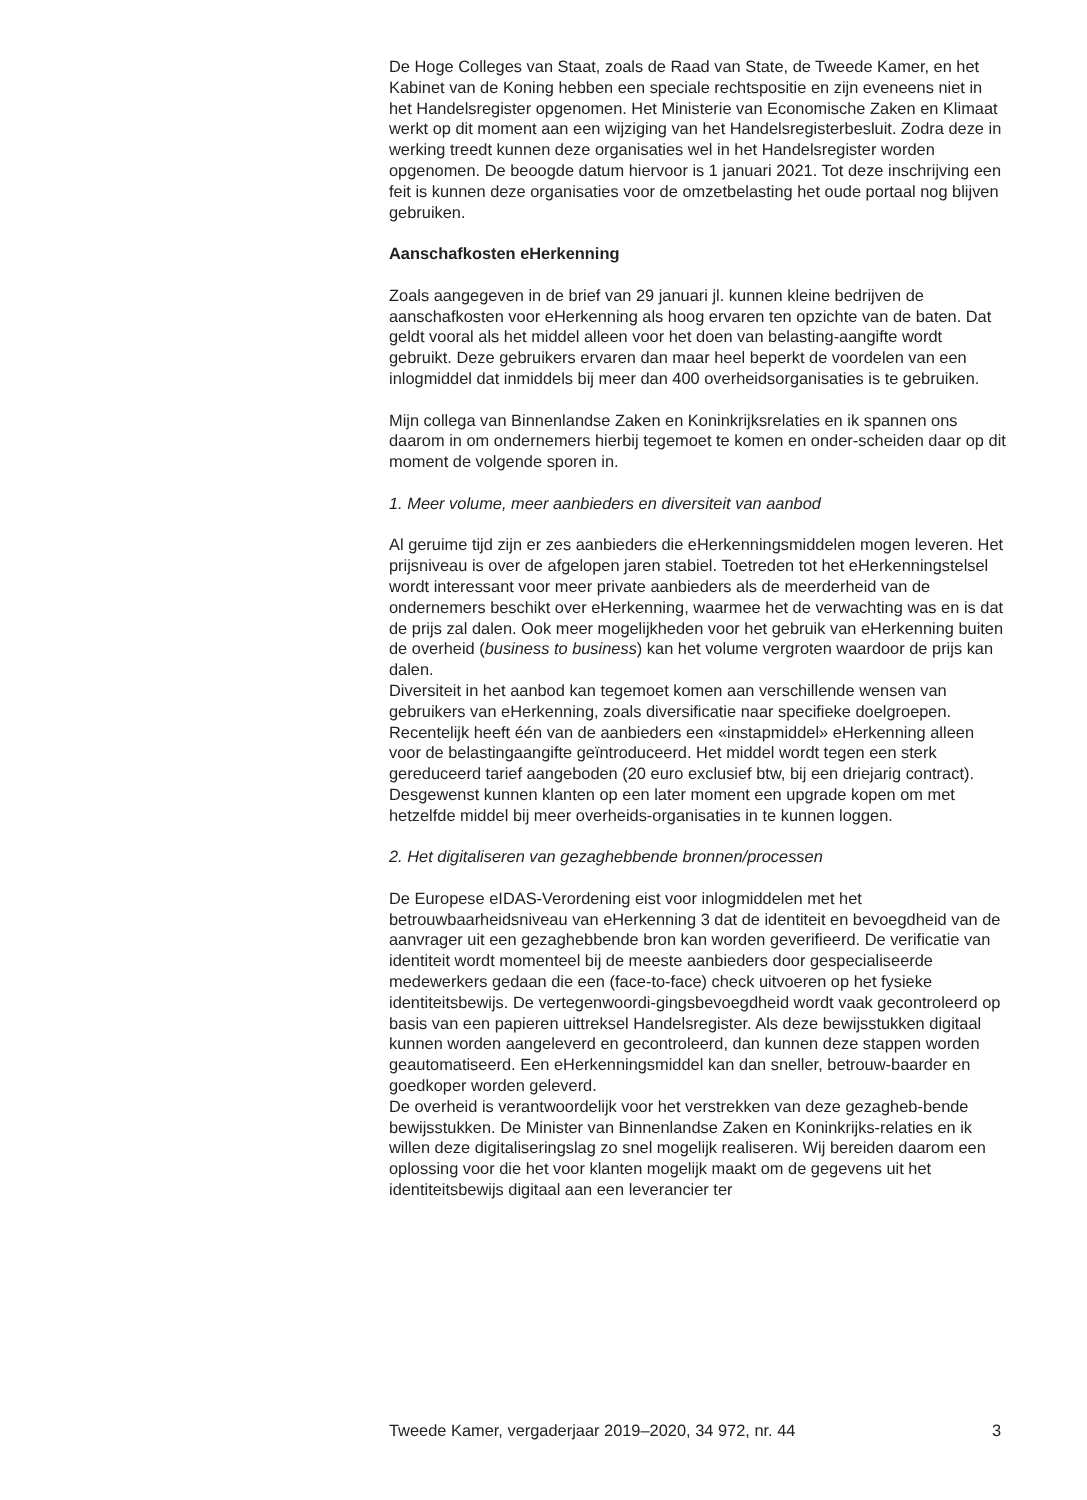De Hoge Colleges van Staat, zoals de Raad van State, de Tweede Kamer, en het Kabinet van de Koning hebben een speciale rechtspositie en zijn eveneens niet in het Handelsregister opgenomen. Het Ministerie van Economische Zaken en Klimaat werkt op dit moment aan een wijziging van het Handelsregisterbesluit. Zodra deze in werking treedt kunnen deze organisaties wel in het Handelsregister worden opgenomen. De beoogde datum hiervoor is 1 januari 2021. Tot deze inschrijving een feit is kunnen deze organisaties voor de omzetbelasting het oude portaal nog blijven gebruiken.
Aanschafkosten eHerkenning
Zoals aangegeven in de brief van 29 januari jl. kunnen kleine bedrijven de aanschafkosten voor eHerkenning als hoog ervaren ten opzichte van de baten. Dat geldt vooral als het middel alleen voor het doen van belasting-aangifte wordt gebruikt. Deze gebruikers ervaren dan maar heel beperkt de voordelen van een inlogmiddel dat inmiddels bij meer dan 400 overheidsorganisaties is te gebruiken.
Mijn collega van Binnenlandse Zaken en Koninkrijksrelaties en ik spannen ons daarom in om ondernemers hierbij tegemoet te komen en onder-scheiden daar op dit moment de volgende sporen in.
1. Meer volume, meer aanbieders en diversiteit van aanbod
Al geruime tijd zijn er zes aanbieders die eHerkenningsmiddelen mogen leveren. Het prijsniveau is over de afgelopen jaren stabiel. Toetreden tot het eHerkenningstelsel wordt interessant voor meer private aanbieders als de meerderheid van de ondernemers beschikt over eHerkenning, waarmee het de verwachting was en is dat de prijs zal dalen. Ook meer mogelijkheden voor het gebruik van eHerkenning buiten de overheid (business to business) kan het volume vergroten waardoor de prijs kan dalen.
Diversiteit in het aanbod kan tegemoet komen aan verschillende wensen van gebruikers van eHerkenning, zoals diversificatie naar specifieke doelgroepen. Recentelijk heeft één van de aanbieders een «instapmiddel» eHerkenning alleen voor de belastingaangifte geïntroduceerd. Het middel wordt tegen een sterk gereduceerd tarief aangeboden (20 euro exclusief btw, bij een driejarig contract). Desgewenst kunnen klanten op een later moment een upgrade kopen om met hetzelfde middel bij meer overheids-organisaties in te kunnen loggen.
2. Het digitaliseren van gezaghebbende bronnen/processen
De Europese eIDAS-Verordening eist voor inlogmiddelen met het betrouwbaarheidsniveau van eHerkenning 3 dat de identiteit en bevoegdheid van de aanvrager uit een gezaghebbende bron kan worden geverifieerd. De verificatie van identiteit wordt momenteel bij de meeste aanbieders door gespecialiseerde medewerkers gedaan die een (face-to-face) check uitvoeren op het fysieke identiteitsbewijs. De vertegenwoordi-gingsbevoegdheid wordt vaak gecontroleerd op basis van een papieren uittreksel Handelsregister. Als deze bewijsstukken digitaal kunnen worden aangeleverd en gecontroleerd, dan kunnen deze stappen worden geautomatiseerd. Een eHerkenningsmiddel kan dan sneller, betrouw-baarder en goedkoper worden geleverd.
De overheid is verantwoordelijk voor het verstrekken van deze gezagheb-bende bewijsstukken. De Minister van Binnenlandse Zaken en Koninkrijks-relaties en ik willen deze digitaliseringslag zo snel mogelijk realiseren. Wij bereiden daarom een oplossing voor die het voor klanten mogelijk maakt om de gegevens uit het identiteitsbewijs digitaal aan een leverancier ter
Tweede Kamer, vergaderjaar 2019–2020, 34 972, nr. 44 3